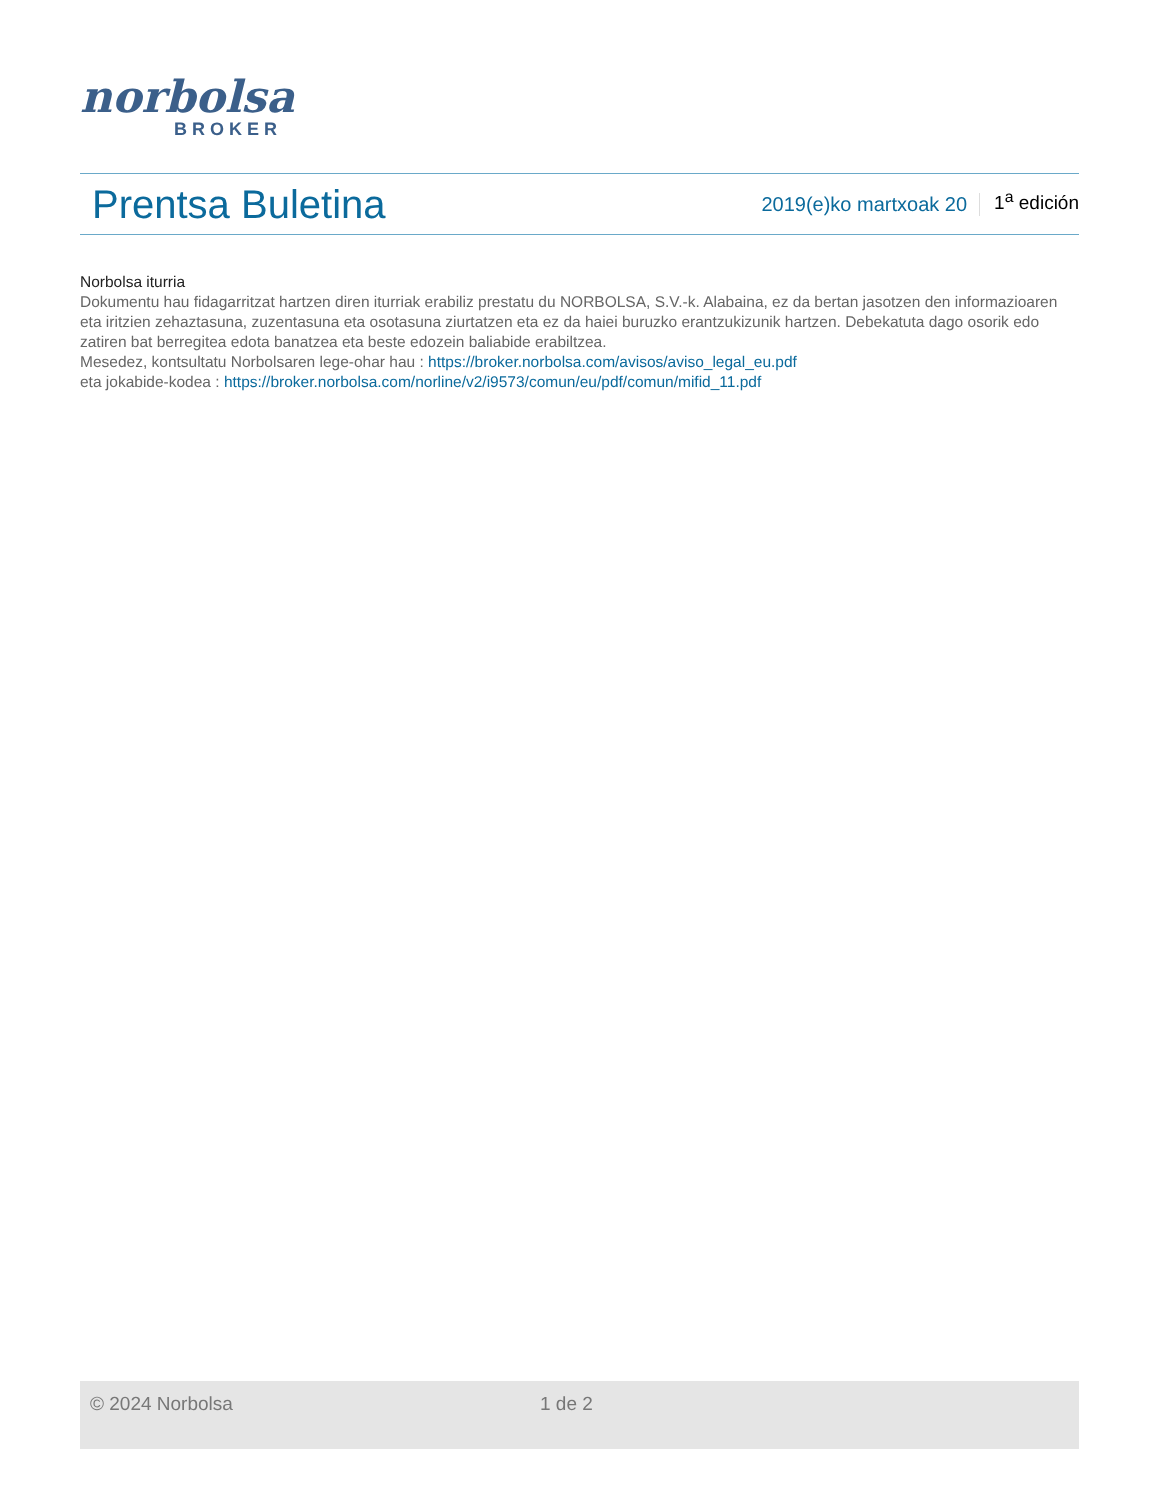norbolsa
BROKER
Prentsa Buletina
2019(e)ko martxoak 20
1<sup>a</sup> edición
Norbolsa iturria
Dokumentu hau fidagarritzat hartzen diren iturriak erabiliz prestatu du NORBOLSA, S.V.-k. Alabaina, ez da bertan jasotzen den informazioaren eta iritzien zehaztasuna, zuzentasuna eta osotasuna ziurtatzen eta ez da haiei buruzko erantzukizunik hartzen. Debekatuta dago osorik edo zatiren bat berregitea edota banatzea eta beste edozein baliabide erabiltzea.
Mesedez, kontsultatu Norbolsaren lege-ohar hau : https://broker.norbolsa.com/avisos/aviso_legal_eu.pdf
eta jokabide-kodea : https://broker.norbolsa.com/norline/v2/i9573/comun/eu/pdf/comun/mifid_11.pdf
© 2024 Norbolsa 1 de 2